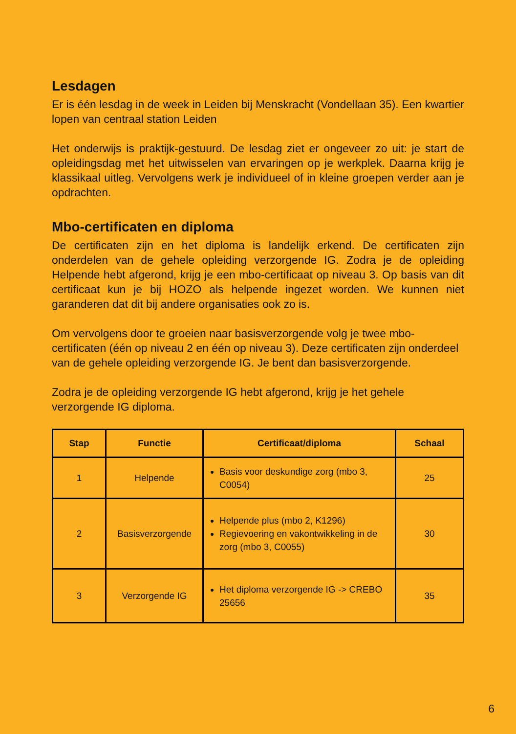Lesdagen
Er is één lesdag in de week in Leiden bij Menskracht (Vondellaan 35). Een kwartier lopen van centraal station Leiden
Het onderwijs is praktijk-gestuurd. De lesdag ziet er ongeveer zo uit: je start de opleidingsdag met het uitwisselen van ervaringen op je werkplek. Daarna krijg je klassikaal uitleg. Vervolgens werk je individueel of in kleine groepen verder aan je opdrachten.
Mbo-certificaten en diploma
De certificaten zijn en het diploma is landelijk erkend. De certificaten zijn onderdelen van de gehele opleiding verzorgende IG. Zodra je de opleiding Helpende hebt afgerond, krijg je een mbo-certificaat op niveau 3. Op basis van dit certificaat kun je bij HOZO als helpende ingezet worden. We kunnen niet garanderen dat dit bij andere organisaties ook zo is.
Om vervolgens door te groeien naar basisverzorgende volg je twee mbo-certificaten (één op niveau 2 en één op niveau 3). Deze certificaten zijn onderdeel van de gehele opleiding verzorgende IG. Je bent dan basisverzorgende.
Zodra je de opleiding verzorgende IG hebt afgerond, krijg je het gehele verzorgende IG diploma.
| Stap | Functie | Certificaat/diploma | Schaal |
| --- | --- | --- | --- |
| 1 | Helpende | Basis voor deskundige zorg (mbo 3, C0054) | 25 |
| 2 | Basisverzorgende | Helpende plus (mbo 2, K1296) Regievoering en vakontwikkeling in de zorg (mbo 3, C0055) | 30 |
| 3 | Verzorgende IG | Het diploma verzorgende IG -> CREBO 25656 | 35 |
6